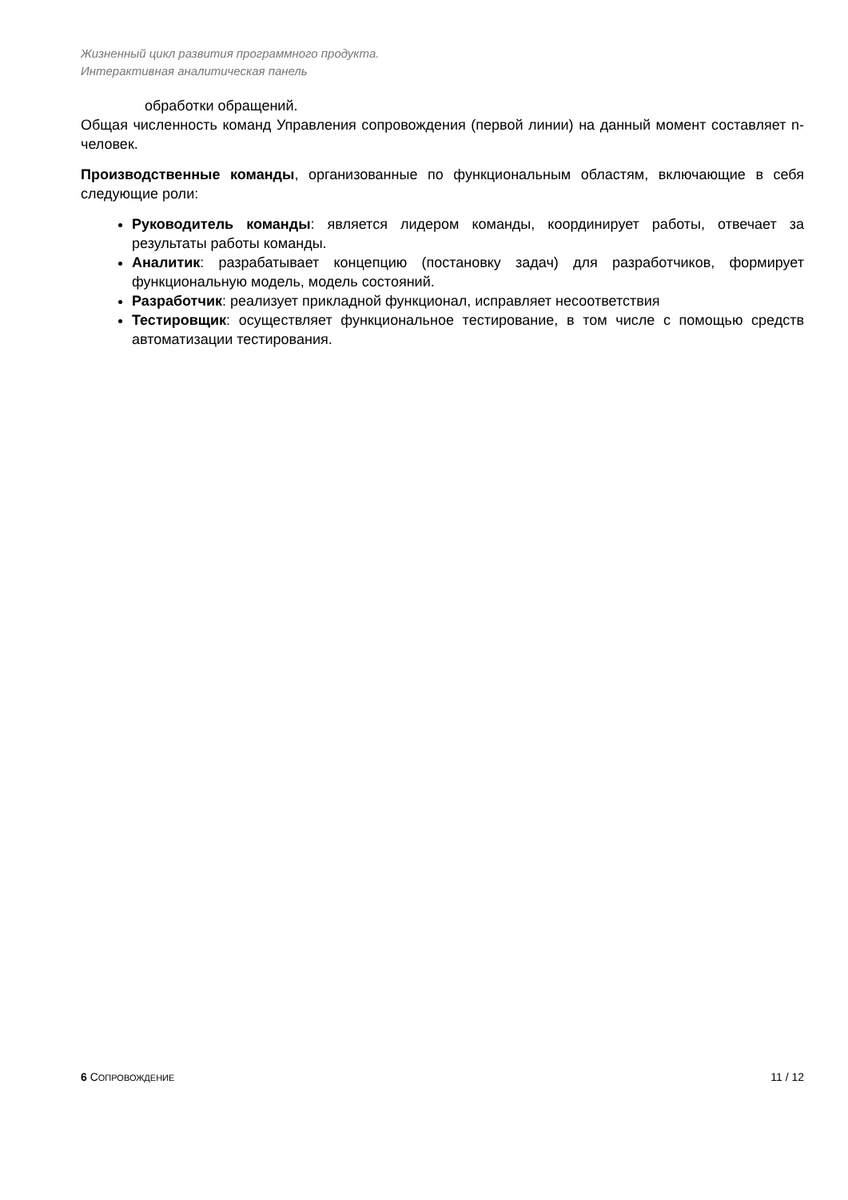Жизненный цикл развития программного продукта.
Интерактивная аналитическая панель
обработки обращений.
Общая численность команд Управления сопровождения (первой линии) на данный момент составляет n- человек.
Производственные команды, организованные по функциональным областям, включающие в себя следующие роли:
Руководитель команды: является лидером команды, координирует работы, отвечает за результаты работы команды.
Аналитик: разрабатывает концепцию (постановку задач) для разработчиков, формирует функциональную модель, модель состояний.
Разработчик: реализует прикладной функционал, исправляет несоответствия
Тестировщик: осуществляет функциональное тестирование, в том числе с помощью средств автоматизации тестирования.
6 СОПРОВОЖДЕНИЕ 11 / 12